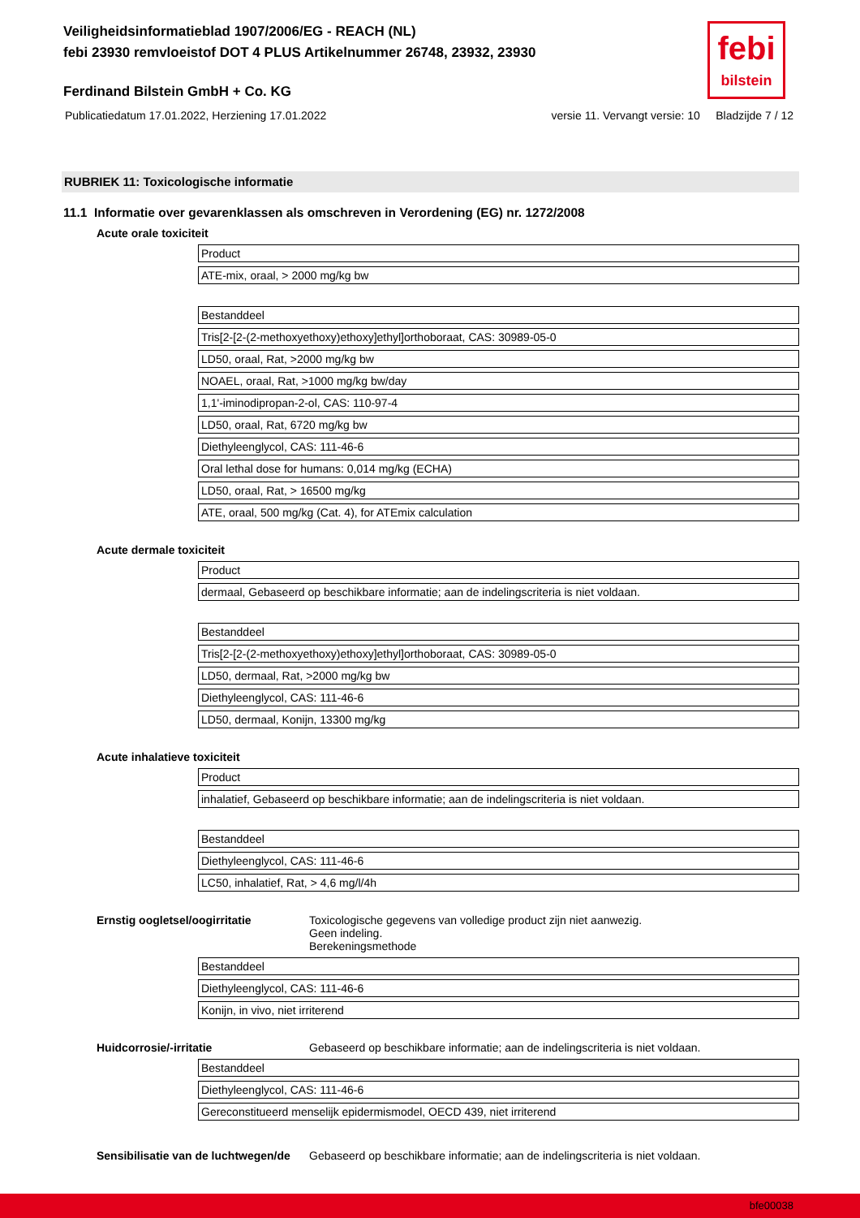Veiligheidsinformatieblad 1907/2006/EG - REACH (NL)
febi 23930 remvloeistof DOT 4 PLUS Artikelnummer 26748, 23932, 23930
febi
bilstein
Ferdinand Bilstein GmbH + Co. KG
Publicatiedatum 17.01.2022, Herziening 17.01.2022 versie 11. Vervangt versie: 10 Bladzijde 7 / 12
RUBRIEK 11: Toxicologische informatie
11.1 Informatie over gevarenklassen als omschreven in Verordening (EG) nr. 1272/2008
Acute orale toxiciteit
| Product |
| ATE-mix, oraal, > 2000 mg/kg bw |
| Bestanddeel |
| Tris[2-[2-(2-methoxyethoxy)ethoxy]ethyl]orthoboraat, CAS: 30989-05-0 |
| LD50, oraal, Rat, >2000 mg/kg bw |
| NOAEL, oraal, Rat, >1000 mg/kg bw/day |
| 1,1'-iminodipropan-2-ol, CAS: 110-97-4 |
| LD50, oraal, Rat, 6720 mg/kg bw |
| Diethyleenglycol, CAS: 111-46-6 |
| Oral lethal dose for humans: 0,014 mg/kg (ECHA) |
| LD50, oraal, Rat, > 16500 mg/kg |
| ATE, oraal, 500 mg/kg (Cat. 4), for ATEmix calculation |
Acute dermale toxiciteit
| Product |
| dermaal, Gebaseerd op beschikbare informatie; aan de indelingscriteria is niet voldaan. |
| Bestanddeel |
| Tris[2-[2-(2-methoxyethoxy)ethoxy]ethyl]orthoboraat, CAS: 30989-05-0 |
| LD50, dermaal, Rat, >2000 mg/kg bw |
| Diethyleenglycol, CAS: 111-46-6 |
| LD50, dermaal, Konijn, 13300 mg/kg |
Acute inhalatieve toxiciteit
| Product |
| inhalatief, Gebaseerd op beschikbare informatie; aan de indelingscriteria is niet voldaan. |
| Bestanddeel |
| Diethyleenglycol, CAS: 111-46-6 |
| LC50, inhalatief, Rat, > 4,6 mg/l/4h |
Ernstig oogletsel/oogirritatie Toxicologische gegevens van volledige product zijn niet aanwezig.
Geen indeling.
Berekeningsmethode
| Bestanddeel |
| Diethyleenglycol, CAS: 111-46-6 |
| Konijn, in vivo, niet irriterend |
Huidcorrosie/-irritatie Gebaseerd op beschikbare informatie; aan de indelingscriteria is niet voldaan.
| Bestanddeel |
| Diethyleenglycol, CAS: 111-46-6 |
| Gereconstitueerd menselijk epidermismodel, OECD 439, niet irriterend |
Sensibilisatie van de luchtwegen/de Gebaseerd op beschikbare informatie; aan de indelingscriteria is niet voldaan.
bfe00038